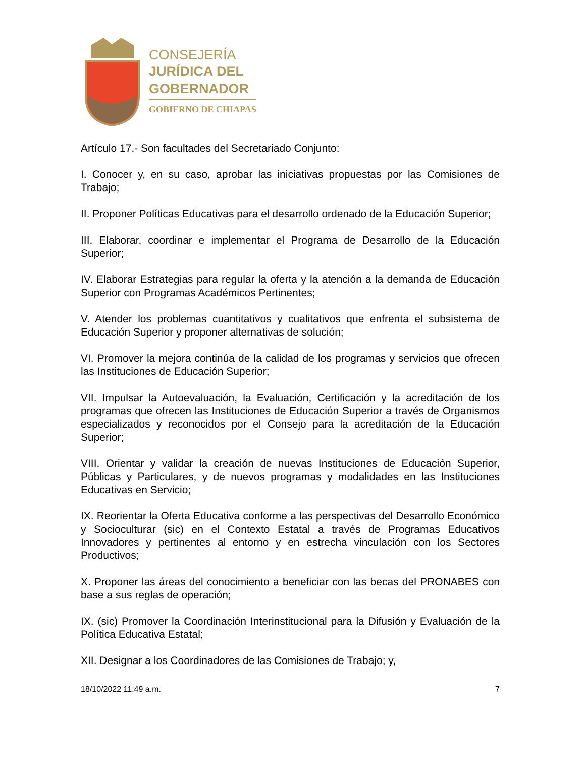CONSEJERÍA
JURÍDICA DEL
GOBERNADOR
GOBIERNO DE CHIAPAS
Artículo 17.- Son facultades del Secretariado Conjunto:
I. Conocer y, en su caso, aprobar las iniciativas propuestas por las Comisiones de Trabajo;
II. Proponer Políticas Educativas para el desarrollo ordenado de la Educación Superior;
III. Elaborar, coordinar e implementar el Programa de Desarrollo de la Educación Superior;
IV. Elaborar Estrategias para regular la oferta y la atención a la demanda de Educación Superior con Programas Académicos Pertinentes;
V. Atender los problemas cuantitativos y cualitativos que enfrenta el subsistema de Educación Superior y proponer alternativas de solución;
VI. Promover la mejora continúa de la calidad de los programas y servicios que ofrecen las Instituciones de Educación Superior;
VII. Impulsar la Autoevaluación, la Evaluación, Certificación y la acreditación de los programas que ofrecen las Instituciones de Educación Superior a través de Organismos especializados y reconocidos por el Consejo para la acreditación de la Educación Superior;
VIII. Orientar y validar la creación de nuevas Instituciones de Educación Superior, Públicas y Particulares, y de nuevos programas y modalidades en las Instituciones Educativas en Servicio;
IX. Reorientar la Oferta Educativa conforme a las perspectivas del Desarrollo Económico y Socioculturar (sic) en el Contexto Estatal a través de Programas Educativos Innovadores y pertinentes al entorno y en estrecha vinculación con los Sectores Productivos;
X. Proponer las áreas del conocimiento a beneficiar con las becas del PRONABES con base a sus reglas de operación;
IX. (sic) Promover la Coordinación Interinstitucional para la Difusión y Evaluación de la Política Educativa Estatal;
XII. Designar a los Coordinadores de las Comisiones de Trabajo; y,
18/10/2022 11:49 a.m. 7